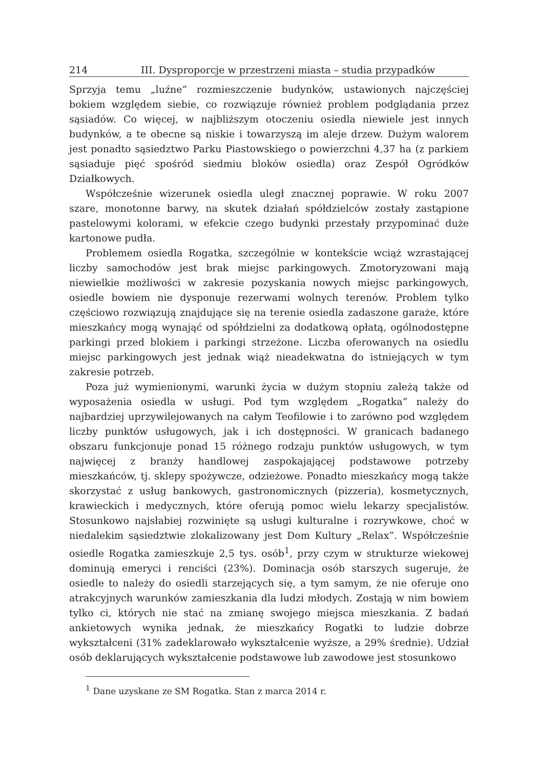214 III. Dysproporcje w przestrzeni miasta – studia przypadków
Sprzyja temu „luźne” rozmieszczenie budynków, ustawionych najczęściej bokiem względem siebie, co rozwiązuje również problem podglądania przez sąsiadów. Co więcej, w najbliższym otoczeniu osiedla niewiele jest innych budynków, a te obecne są niskie i towarzyszą im aleje drzew. Dużym walorem jest ponadto sąsiedztwo Parku Piastowskiego o powierzchni 4,37 ha (z parkiem sąsiaduje pięć spośród siedmiu bloków osiedla) oraz Zespół Ogródków Działkowych.
Współcześnie wizerunek osiedla uległ znacznej poprawie. W roku 2007 szare, monotonne barwy, na skutek działań spółdzielców zostały zastąpione pastelowymi kolorami, w efekcie czego budynki przestały przypominać duże kartonowe pudła.
Problemem osiedla Rogatka, szczególnie w kontekście wciąż wzrastającej liczby samochodów jest brak miejsc parkingowych. Zmotoryzowani mają niewielkie możliwości w zakresie pozyskania nowych miejsc parkingowych, osiedle bowiem nie dysponuje rezerwami wolnych terenów. Problem tylko częściowo rozwiązują znajdujące się na terenie osiedla zadaszone garaże, które mieszkańcy mogą wynająć od spółdzielni za dodatkową opłatą, ogólnodostępne parkingi przed blokiem i parkingi strzeżone. Liczba oferowanych na osiedlu miejsc parkingowych jest jednak wiąż nieadekwatna do istniejących w tym zakresie potrzeb.
Poza już wymienionymi, warunki życia w dużym stopniu zależą także od wyposażenia osiedla w usługi. Pod tym względem „Rogatka” należy do najbardziej uprzywilejowanych na całym Teofilowie i to zarówno pod względem liczby punktów usługowych, jak i ich dostępności. W granicach badanego obszaru funkcjonuje ponad 15 różnego rodzaju punktów usługowych, w tym najwięcej z branży handlowej zaspokajającej podstawowe potrzeby mieszkańców, tj. sklepy spożywcze, odzieżowe. Ponadto mieszkańcy mogą także skorzystać z usług bankowych, gastronomicznych (pizzeria), kosmetycznych, krawieckich i medycznych, które oferują pomoc wielu lekarzy specjalistów. Stosunkowo najsłabiej rozwinięte są usługi kulturalne i rozrywkowe, choć w niedalekim sąsiedztwie zlokalizowany jest Dom Kultury „Relax”. Współcześnie osiedle Rogatka zamieszkuje 2,5 tys. osób<sup>1</sup>, przy czym w strukturze wiekowej dominują emeryci i renciści (23%). Dominacja osób starszych sugeruje, że osiedle to należy do osiedli starzejących się, a tym samym, że nie oferuje ono atrakcyjnych warunków zamieszkania dla ludzi młodych. Zostają w nim bowiem tylko ci, których nie stać na zmianę swojego miejsca mieszkania. Z badań ankietowych wynika jednak, że mieszkańcy Rogatki to ludzie dobrze wykształceni (31% zadeklarowało wykształcenie wyższe, a 29% średnie). Udział osób deklarujących wykształcenie podstawowe lub zawodowe jest stosunkowo
<sup>1</sup> Dane uzyskane ze SM Rogatka. Stan z marca 2014 r.